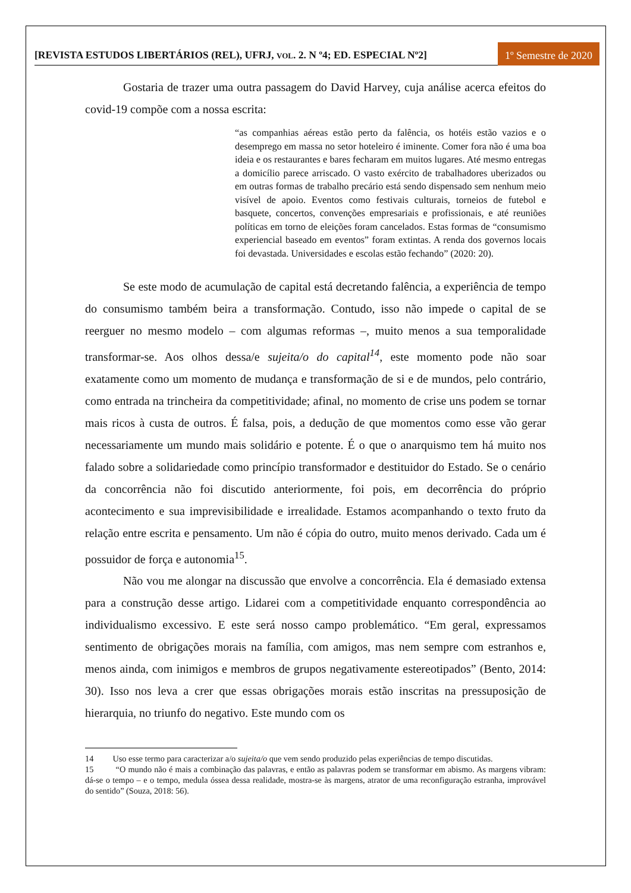[REVISTA ESTUDOS LIBERTÁRIOS (REL), UFRJ, VOL. 2. N º4; ED. ESPECIAL Nº2]
1º Semestre de 2020
Gostaria de trazer uma outra passagem do David Harvey, cuja análise acerca efeitos do covid-19 compõe com a nossa escrita:
“as companhias aéreas estão perto da falência, os hotéis estão vazios e o desemprego em massa no setor hoteleiro é iminente. Comer fora não é uma boa ideia e os restaurantes e bares fecharam em muitos lugares. Até mesmo entregas a domicílio parece arriscado. O vasto exército de trabalhadores uberizados ou em outras formas de trabalho precário está sendo dispensado sem nenhum meio visível de apoio. Eventos como festivais culturais, torneios de futebol e basquete, concertos, convenções empresariais e profissionais, e até reuniões políticas em torno de eleições foram cancelados. Estas formas de “consumismo experiencial baseado em eventos” foram extintas. A renda dos governos locais foi devastada. Universidades e escolas estão fechando” (2020: 20).
Se este modo de acumulação de capital está decretando falência, a experiência de tempo do consumismo também beira a transformação. Contudo, isso não impede o capital de se reerguer no mesmo modelo – com algumas reformas –, muito menos a sua temporalidade transformar-se. Aos olhos dessa/e sujeita/o do capital<sup>14</sup>, este momento pode não soar exatamente como um momento de mudança e transformação de si e de mundos, pelo contrário, como entrada na trincheira da competitividade; afinal, no momento de crise uns podem se tornar mais ricos à custa de outros. É falsa, pois, a dedução de que momentos como esse vão gerar necessariamente um mundo mais solidário e potente. É o que o anarquismo tem há muito nos falado sobre a solidariedade como princípio transformador e destituidor do Estado. Se o cenário da concorrência não foi discutido anteriormente, foi pois, em decorrência do próprio acontecimento e sua imprevisibilidade e irrealidade. Estamos acompanhando o texto fruto da relação entre escrita e pensamento. Um não é cópia do outro, muito menos derivado. Cada um é possuidor de força e autonomia<sup>15</sup>.
Não vou me alongar na discussão que envolve a concorrência. Ela é demasiado extensa para a construção desse artigo. Lidarei com a competitividade enquanto correspondência ao individualismo excessivo. E este será nosso campo problemático. “Em geral, expressamos sentimento de obrigações morais na família, com amigos, mas nem sempre com estranhos e, menos ainda, com inimigos e membros de grupos negativamente estereotipados” (Bento, 2014: 30). Isso nos leva a crer que essas obrigações morais estão inscritas na pressuposição de hierarquia, no triunfo do negativo. Este mundo com os
14 Uso esse termo para caracterizar a/o sujeita/o que vem sendo produzido pelas experiências de tempo discutidas.
15 “O mundo não é mais a combinação das palavras, e então as palavras podem se transformar em abismo. As margens vibram: dá-se o tempo – e o tempo, medula óssea dessa realidade, mostra-se às margens, atrator de uma reconfiguração estranha, improvável do sentido” (Souza, 2018: 56).